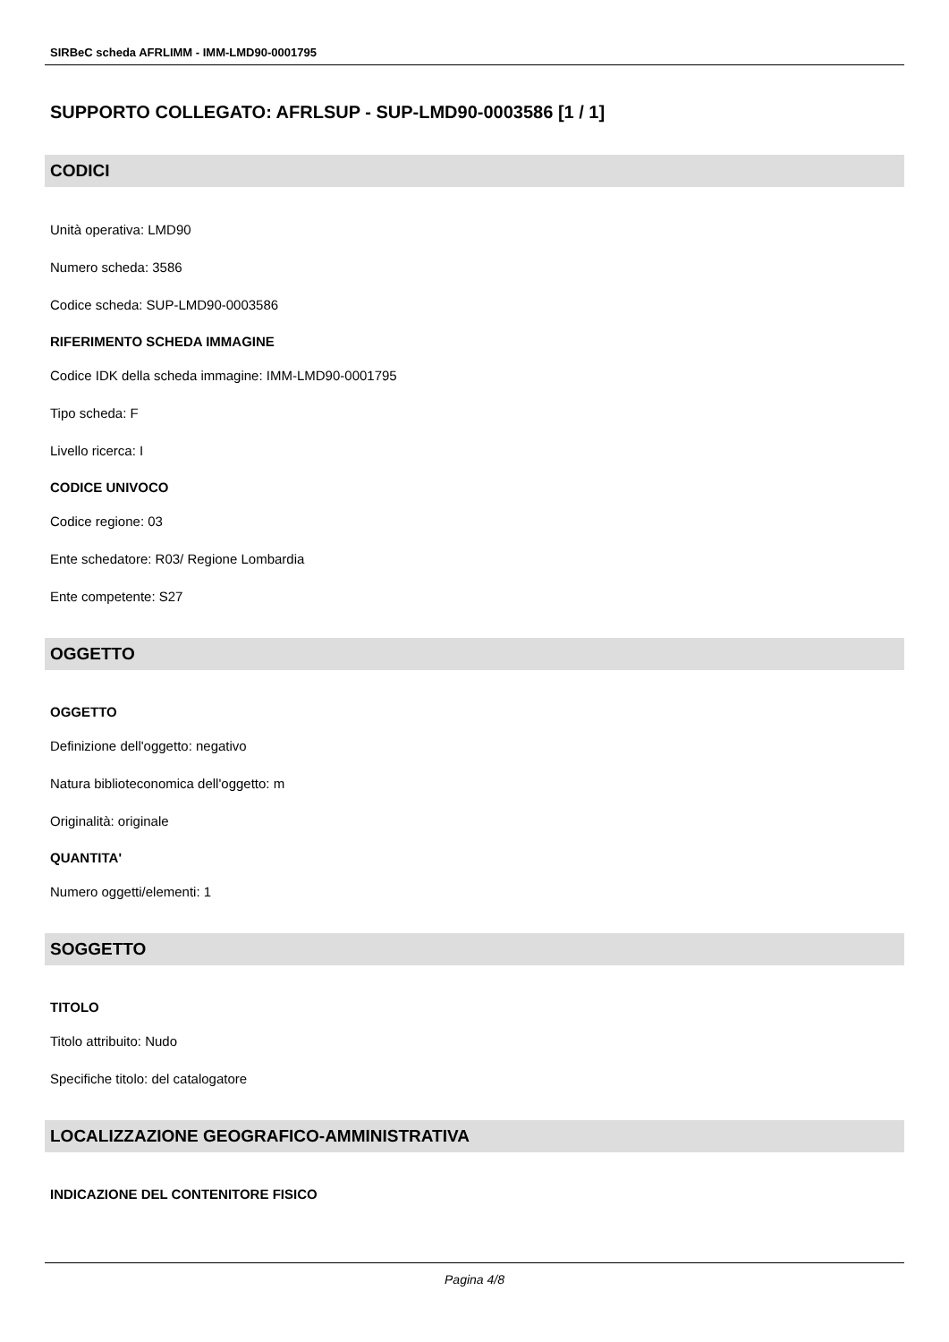SIRBeC scheda AFRLIMM - IMM-LMD90-0001795
SUPPORTO COLLEGATO: AFRLSUP - SUP-LMD90-0003586 [1 / 1]
CODICI
Unità operativa: LMD90
Numero scheda: 3586
Codice scheda: SUP-LMD90-0003586
RIFERIMENTO SCHEDA IMMAGINE
Codice IDK della scheda immagine: IMM-LMD90-0001795
Tipo scheda: F
Livello ricerca: I
CODICE UNIVOCO
Codice regione: 03
Ente schedatore: R03/ Regione Lombardia
Ente competente: S27
OGGETTO
OGGETTO
Definizione dell'oggetto: negativo
Natura biblioteconomica dell'oggetto: m
Originalità: originale
QUANTITA'
Numero oggetti/elementi: 1
SOGGETTO
TITOLO
Titolo attribuito: Nudo
Specifiche titolo: del catalogatore
LOCALIZZAZIONE GEOGRAFICO-AMMINISTRATIVA
INDICAZIONE DEL CONTENITORE FISICO
Pagina 4/8